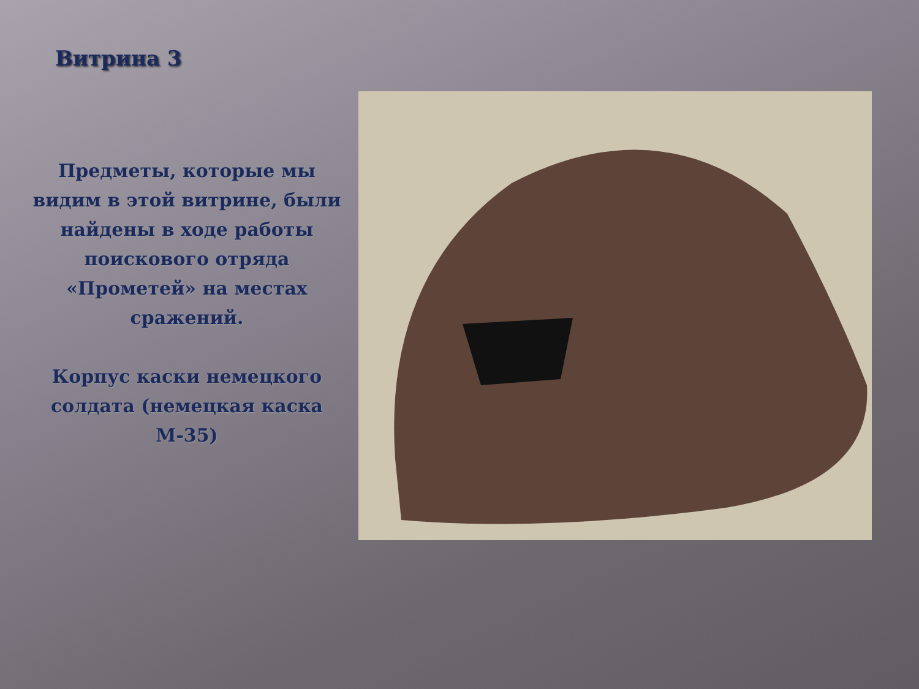Витрина 3
Предметы, которые мы видим в этой витрине, были найдены в ходе работы поискового отряда «Прометей» на местах сражений.
Корпус каски немецкого солдата (немецкая каска М-35)